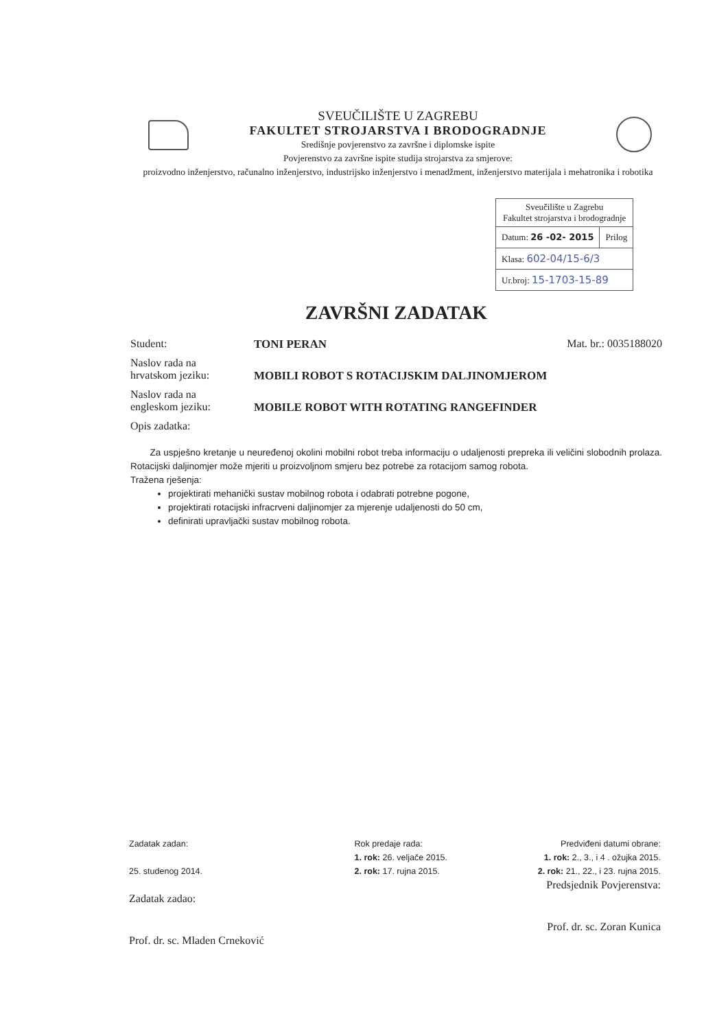SVEUČILIŠTE U ZAGREBU
FAKULTET STROJARSTVA I BRODOGRADNJE
Središnje povjerenstvo za završne i diplomske ispite
Povjerenstvo za završne ispite studija strojarstva za smjerove:
proizvodno inženjerstvo, računalno inženjerstvo, industrijsko inženjerstvo i menadžment, inženjerstvo materijala i mehatronika i robotika
| Sveučilište u Zagrebu Fakultet strojarstva i brodogradnje | |
| Datum: 26 -02- 2015 | Prilog |
| Klasa: 602-04/15-6/3 | |
| Ur.broj: 15-1703-15-89 | |
ZAVRŠNI ZADATAK
Student: TONI PERAN Mat. br.: 0035188020
Naslov rada na
hrvatskom jeziku:
MOBILI ROBOT S ROTACIJSKIM DALJINOMJEROM
Naslov rada na
engleskom jeziku:
MOBILE ROBOT WITH ROTATING RANGEFINDER
Opis zadatka:
Za uspješno kretanje u neuređenoj okolini mobilni robot treba informaciju o udaljenosti prepreka ili veličini slobodnih prolaza. Rotacijski daljinomjer može mjeriti u proizvoljnom smjeru bez potrebe za rotacijom samog robota.
Tražena rješenja:
projektirati mehanički sustav mobilnog robota i odabrati potrebne pogone,
projektirati rotacijski infracrveni daljinomjer za mjerenje udaljenosti do 50 cm,
definirati upravljački sustav mobilnog robota.
Zadatak zadan:
25. studenog 2014.
Zadatak zadao:
Prof. dr. sc. Mladen Crneković
Rok predaje rada:
1. rok: 26. veljače 2015.
2. rok: 17. rujna 2015.
Predviđeni datumi obrane:
1. rok: 2., 3., i 4 . ožujka 2015.
2. rok: 21., 22., i 23. rujna 2015.
Predsjednik Povjerenstva:
Prof. dr. sc. Zoran Kunica